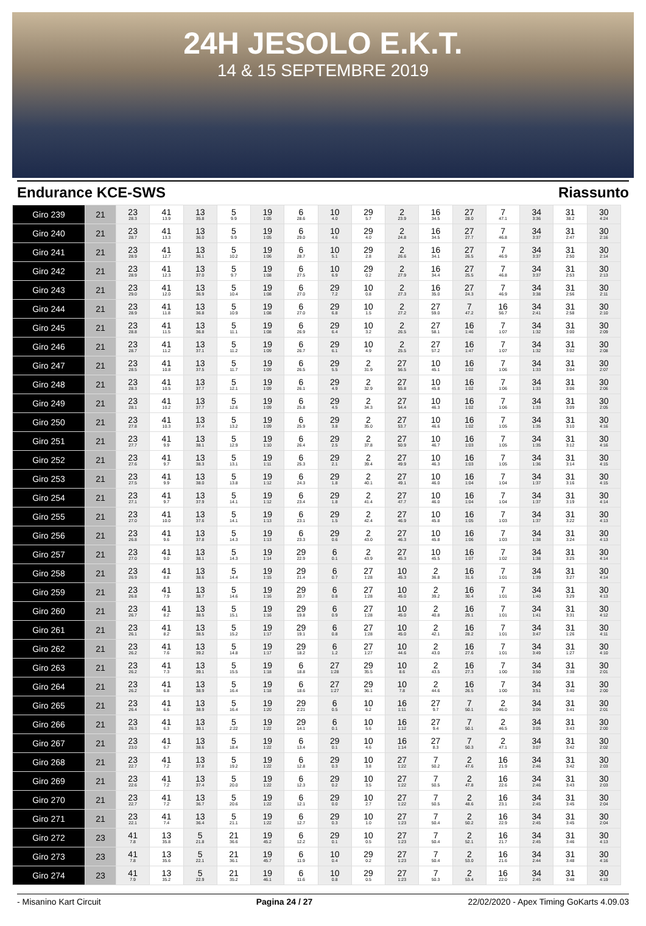24H JESOLO E.K.T.
14 & 15 SEPTEMBRE 2019
Endurance KCE-SWS Riassunto
| Giro 239 | 21 | 23 28.3 | 41 13.9 | 13 35.8 | 5 9.9 | 19 1:05 | 6 28.6 | 10 4.0 | 29 5.7 | 2 23.9 | 16 34.5 | 27 28.0 | 7 47.1 | 34 3:36 | 31 38.2 | 30 4:24 |
| Giro 240 | 21 | 23 28.7 | 41 13.3 | 13 36.0 | 5 9.9 | 19 1:05 | 6 29.0 | 10 4.6 | 29 4.0 | 2 24.8 | 16 34.5 | 27 27.7 | 7 46.8 | 34 3:37 | 31 2:47 | 30 2:16 |
| Giro 241 | 21 | 23 28.9 | 41 12.7 | 13 36.1 | 5 10.2 | 19 1:06 | 6 28.7 | 10 5.1 | 29 2.8 | 2 26.6 | 16 34.1 | 27 26.5 | 7 46.9 | 34 3:37 | 31 2:50 | 30 2:14 |
| Giro 242 | 21 | 23 28.9 | 41 12.3 | 13 37.0 | 5 9.7 | 19 1:08 | 6 27.5 | 10 6.9 | 29 0.2 | 2 27.9 | 16 34.4 | 27 25.5 | 7 46.8 | 34 3:37 | 31 2:53 | 30 2:13 |
| Giro 243 | 21 | 23 29.0 | 41 12.0 | 13 36.9 | 5 10.4 | 19 1:08 | 6 27.0 | 29 7.2 | 10 0.8 | 2 27.3 | 16 35.0 | 27 24.3 | 7 46.9 | 34 3:38 | 31 2:56 | 30 2:11 |
| Giro 244 | 21 | 23 28.9 | 41 11.8 | 13 36.8 | 5 10.9 | 19 1:08 | 6 27.0 | 29 6.8 | 10 1.5 | 2 27.2 | 27 59.0 | 7 47.2 | 16 56.7 | 34 2:41 | 31 2:58 | 30 2:10 |
| Giro 245 | 21 | 23 28.8 | 41 11.5 | 13 36.8 | 5 11.1 | 19 1:08 | 6 26.9 | 29 6.4 | 10 3.2 | 2 26.5 | 27 58.1 | 16 1:46 | 7 1:07 | 34 1:32 | 31 3:00 | 30 2:09 |
| Giro 246 | 21 | 23 28.7 | 41 11.2 | 13 37.1 | 5 11.2 | 19 1:09 | 6 26.7 | 29 6.1 | 10 4.9 | 2 25.5 | 27 57.2 | 16 1:47 | 7 1:07 | 34 1:32 | 31 3:02 | 30 2:08 |
| Giro 247 | 21 | 23 28.5 | 41 10.8 | 13 37.5 | 5 11.7 | 19 1:09 | 6 26.5 | 29 5.5 | 2 31.9 | 27 56.5 | 10 45.1 | 16 1:02 | 7 1:06 | 34 1:33 | 31 3:04 | 30 2:07 |
| Giro 248 | 21 | 23 28.3 | 41 10.5 | 13 37.7 | 5 12.1 | 19 1:09 | 6 26.1 | 29 4.9 | 2 32.9 | 27 55.8 | 10 45.8 | 16 1:02 | 7 1:06 | 34 1:33 | 31 3:06 | 30 2:06 |
| Giro 249 | 21 | 23 28.1 | 41 10.2 | 13 37.7 | 5 12.6 | 19 1:09 | 6 25.8 | 29 4.5 | 2 34.3 | 27 54.4 | 10 46.3 | 16 1:02 | 7 1:06 | 34 1:33 | 31 3:09 | 30 2:05 |
| Giro 250 | 21 | 23 27.8 | 41 10.3 | 13 37.4 | 5 13.2 | 19 1:09 | 6 25.9 | 29 3.8 | 2 35.0 | 27 53.7 | 10 46.6 | 16 1:02 | 7 1:05 | 34 1:35 | 31 3:10 | 30 4:16 |
| Giro 251 | 21 | 23 27.7 | 41 9.9 | 13 38.1 | 5 12.9 | 19 1:10 | 6 26.4 | 29 2.5 | 2 37.8 | 27 50.9 | 10 46.7 | 16 1:03 | 7 1:05 | 34 1:35 | 31 3:12 | 30 4:16 |
| Giro 252 | 21 | 23 27.6 | 41 9.7 | 13 38.3 | 5 13.1 | 19 1:11 | 6 25.3 | 29 2.1 | 2 39.4 | 27 49.9 | 10 46.3 | 16 1:03 | 7 1:05 | 34 1:36 | 31 3:14 | 30 4:15 |
| Giro 253 | 21 | 23 27.5 | 41 9.9 | 13 38.0 | 5 13.8 | 19 1:12 | 6 24.3 | 29 1.8 | 2 40.1 | 27 49.1 | 10 46.0 | 16 1:04 | 7 1:04 | 34 1:37 | 31 3:16 | 30 4:15 |
| Giro 254 | 21 | 23 27.1 | 41 9.7 | 13 37.9 | 5 14.1 | 19 1:12 | 6 23.4 | 29 1.8 | 2 41.4 | 27 47.7 | 10 46.0 | 16 1:04 | 7 1:04 | 34 1:37 | 31 3:19 | 30 4:14 |
| Giro 255 | 21 | 23 27.0 | 41 10.0 | 13 37.6 | 5 14.1 | 19 1:13 | 6 23.1 | 29 1.5 | 2 42.4 | 27 46.9 | 10 45.8 | 16 1:05 | 7 1:03 | 34 1:37 | 31 3:22 | 30 4:13 |
| Giro 256 | 21 | 23 26.8 | 41 9.6 | 13 37.8 | 5 14.3 | 19 1:13 | 6 23.3 | 29 0.6 | 2 43.0 | 27 46.3 | 10 45.8 | 16 1:06 | 7 1:03 | 34 1:38 | 31 3:24 | 30 4:13 |
| Giro 257 | 21 | 23 27.0 | 41 9.0 | 13 38.1 | 5 14.3 | 19 1:14 | 29 22.9 | 6 0.1 | 2 43.9 | 27 45.3 | 10 45.5 | 16 1:07 | 7 1:02 | 34 1:38 | 31 3:25 | 30 4:14 |
| Giro 258 | 21 | 23 26.9 | 41 8.8 | 13 38.6 | 5 14.4 | 19 1:15 | 29 21.4 | 6 0.7 | 27 1:28 | 10 45.3 | 2 36.8 | 16 31.6 | 7 1:01 | 34 1:39 | 31 3:27 | 30 4:14 |
| Giro 259 | 21 | 23 26.8 | 41 7.9 | 13 38.7 | 5 14.6 | 19 1:16 | 29 20.7 | 6 0.8 | 27 1:28 | 10 45.0 | 2 39.2 | 16 30.4 | 7 1:01 | 34 1:40 | 31 3:29 | 30 4:13 |
| Giro 260 | 21 | 23 26.7 | 41 8.2 | 13 38.5 | 5 15.1 | 19 1:16 | 29 19.8 | 6 0.9 | 27 1:28 | 10 45.0 | 2 40.8 | 16 29.1 | 7 1:01 | 34 1:41 | 31 3:31 | 30 4:12 |
| Giro 261 | 21 | 23 26.1 | 41 8.2 | 13 38.5 | 5 15.2 | 19 1:17 | 29 19.1 | 6 0.8 | 27 1:28 | 10 45.0 | 2 42.1 | 16 28.2 | 7 1:01 | 34 3:47 | 31 1:26 | 30 4:11 |
| Giro 262 | 21 | 23 26.2 | 41 7.6 | 13 39.2 | 5 14.8 | 19 1:17 | 29 18.2 | 6 1.2 | 27 1:27 | 10 44.6 | 2 43.0 | 16 27.6 | 7 1:01 | 34 3:49 | 31 1:27 | 30 4:10 |
| Giro 263 | 21 | 23 26.2 | 41 7.3 | 13 39.1 | 5 15.5 | 19 1:18 | 6 18.8 | 27 1:28 | 29 35.5 | 10 8.6 | 2 43.5 | 16 27.3 | 7 1:00 | 34 3:50 | 31 3:38 | 30 2:01 |
| Giro 264 | 21 | 23 26.2 | 41 6.8 | 13 38.9 | 5 16.4 | 19 1:18 | 6 18.6 | 27 1:27 | 29 36.1 | 10 7.8 | 2 44.6 | 16 26.5 | 7 1:00 | 34 3:51 | 31 3:40 | 30 2:00 |
| Giro 265 | 21 | 23 26.4 | 41 6.6 | 13 38.9 | 5 16.4 | 19 1:20 | 29 2:21 | 6 0.5 | 10 6.2 | 16 1:11 | 27 9.7 | 7 50.1 | 2 46.0 | 34 3:06 | 31 3:41 | 30 2:01 |
| Giro 266 | 21 | 23 26.3 | 41 6.3 | 13 39.1 | 5 2:22 | 19 1:22 | 29 14.1 | 6 0.1 | 10 5.6 | 16 1:12 | 27 9.4 | 7 50.1 | 2 46.5 | 34 3:05 | 31 3:43 | 30 2:00 |
| Giro 267 | 21 | 23 23.0 | 41 6.7 | 13 38.6 | 5 18.4 | 19 1:22 | 6 13.4 | 29 0.1 | 10 4.6 | 16 1:14 | 27 8.3 | 7 50.3 | 2 47.1 | 34 3:07 | 31 3:42 | 30 2:02 |
| Giro 268 | 21 | 23 22.7 | 41 7.2 | 13 37.8 | 5 19.2 | 19 1:22 | 6 12.8 | 29 0.3 | 10 3.8 | 27 1:22 | 7 50.2 | 2 47.6 | 16 21.9 | 34 2:46 | 31 3:42 | 30 2:03 |
| Giro 269 | 21 | 23 22.6 | 41 7.2 | 13 37.4 | 5 20.0 | 19 1:22 | 6 12.3 | 29 0.2 | 10 3.5 | 27 1:22 | 7 50.5 | 2 47.8 | 16 22.6 | 34 2:46 | 31 3:43 | 30 2:03 |
| Giro 270 | 21 | 23 22.7 | 41 7.2 | 13 36.7 | 5 20.6 | 19 1:22 | 6 12.1 | 29 0.0 | 10 2.7 | 27 1:22 | 7 50.5 | 2 48.6 | 16 23.1 | 34 2:45 | 31 3:45 | 30 2:04 |
| Giro 271 | 21 | 23 22.1 | 41 7.4 | 13 36.4 | 5 21.1 | 19 1:22 | 6 12.7 | 29 0.3 | 10 1.0 | 27 1:23 | 7 50.4 | 2 50.2 | 16 22.9 | 34 2:45 | 31 3:45 | 30 2:04 |
| Giro 272 | 23 | 41 7.8 | 13 35.8 | 5 21.8 | 21 36.6 | 19 45.2 | 6 12.2 | 29 0.1 | 10 0.5 | 27 1:23 | 7 50.4 | 2 52.1 | 16 21.7 | 34 2:45 | 31 3:46 | 30 4:13 |
| Giro 273 | 23 | 41 7.8 | 13 35.6 | 5 22.1 | 21 36.1 | 19 45.7 | 6 11.9 | 10 0.4 | 29 0.2 | 27 1:23 | 7 50.4 | 2 53.0 | 16 21.6 | 34 2:44 | 31 3:48 | 30 4:16 |
| Giro 274 | 23 | 41 7.9 | 13 35.2 | 5 22.9 | 21 35.2 | 19 46.1 | 6 11.6 | 10 0.8 | 29 0.5 | 27 1:23 | 7 50.3 | 2 53.4 | 16 22.0 | 34 2:45 | 31 3:48 | 30 4:19 |
- Misanino Kart Circuit Pagina 24 / 27 22/02/2020 - Apex Timing GoKarts 4.09.03